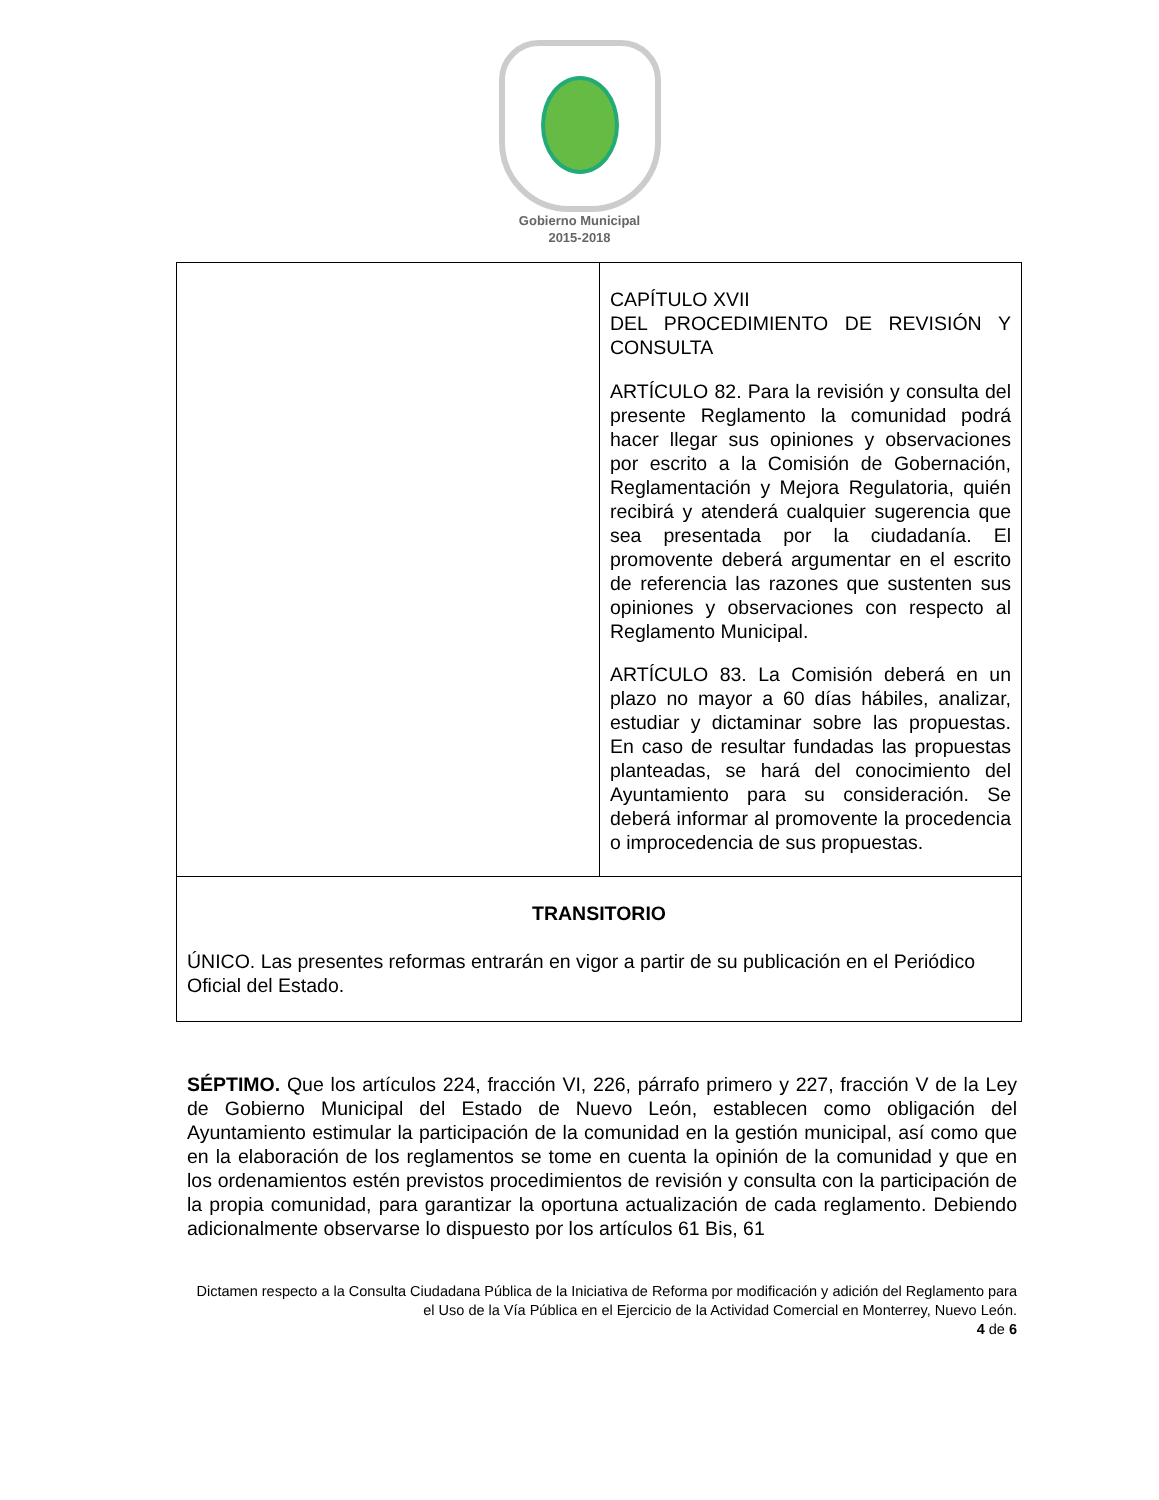Gobierno Municipal
2015-2018
| | CAPÍTULO XVII DEL PROCEDIMIENTO DE REVISIÓN Y CONSULTA ARTÍCULO 82. Para la revisión y consulta del presente Reglamento la comunidad podrá hacer llegar sus opiniones y observaciones por escrito a la Comisión de Gobernación, Reglamentación y Mejora Regulatoria, quién recibirá y atenderá cualquier sugerencia que sea presentada por la ciudadanía. El promovente deberá argumentar en el escrito de referencia las razones que sustenten sus opiniones y observaciones con respecto al Reglamento Municipal. ARTÍCULO 83. La Comisión deberá en un plazo no mayor a 60 días hábiles, analizar, estudiar y dictaminar sobre las propuestas. En caso de resultar fundadas las propuestas planteadas, se hará del conocimiento del Ayuntamiento para su consideración. Se deberá informar al promovente la procedencia o improcedencia de sus propuestas. |
| TRANSITORIO ÚNICO. Las presentes reformas entrarán en vigor a partir de su publicación en el Periódico Oficial del Estado. | |
SÉPTIMO. Que los artículos 224, fracción VI, 226, párrafo primero y 227, fracción V de la Ley de Gobierno Municipal del Estado de Nuevo León, establecen como obligación del Ayuntamiento estimular la participación de la comunidad en la gestión municipal, así como que en la elaboración de los reglamentos se tome en cuenta la opinión de la comunidad y que en los ordenamientos estén previstos procedimientos de revisión y consulta con la participación de la propia comunidad, para garantizar la oportuna actualización de cada reglamento. Debiendo adicionalmente observarse lo dispuesto por los artículos 61 Bis, 61
Dictamen respecto a la Consulta Ciudadana Pública de la Iniciativa de Reforma por modificación y adición del Reglamento para el Uso de la Vía Pública en el Ejercicio de la Actividad Comercial en Monterrey, Nuevo León.
4 de 6